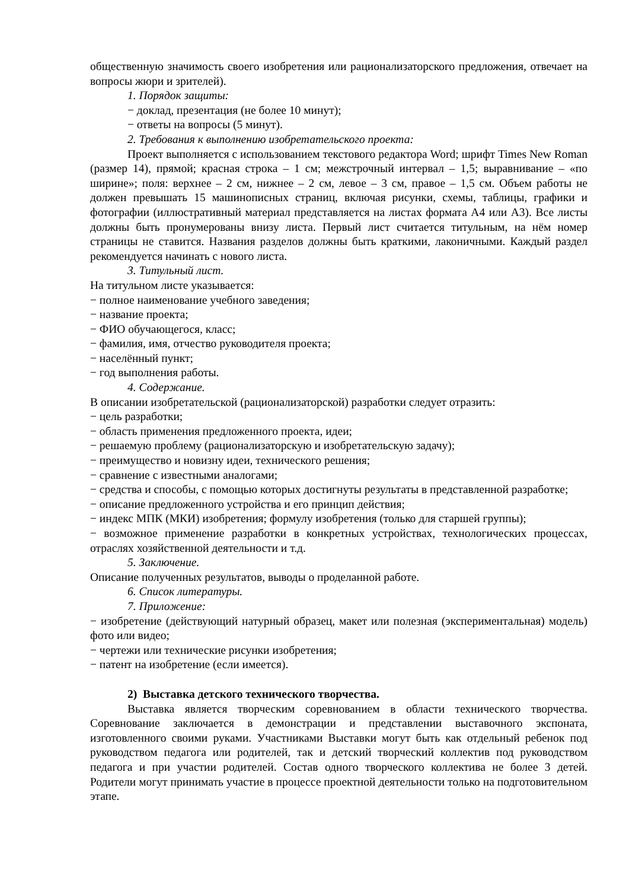общественную значимость своего изобретения или рационализаторского предложения, отвечает на вопросы жюри и зрителей).
1. Порядок защиты:
− доклад, презентация (не более 10 минут);
− ответы на вопросы (5 минут).
2. Требования к выполнению изобретательского проекта:
Проект выполняется с использованием текстового редактора Word; шрифт Times New Roman (размер 14), прямой; красная строка – 1 см; межстрочный интервал – 1,5; выравнивание – «по ширине»; поля: верхнее – 2 см, нижнее – 2 см, левое – 3 см, правое – 1,5 см. Объем работы не должен превышать 15 машинописных страниц, включая рисунки, схемы, таблицы, графики и фотографии (иллюстративный материал представляется на листах формата А4 или А3). Все листы должны быть пронумерованы внизу листа. Первый лист считается титульным, на нём номер страницы не ставится. Названия разделов должны быть краткими, лаконичными. Каждый раздел рекомендуется начинать с нового листа.
3. Титульный лист.
На титульном листе указывается:
− полное наименование учебного заведения;
− название проекта;
− ФИО обучающегося, класс;
− фамилия, имя, отчество руководителя проекта;
− населённый пункт;
− год выполнения работы.
4. Содержание.
В описании изобретательской (рационализаторской) разработки следует отразить:
− цель разработки;
− область применения предложенного проекта, идеи;
− решаемую проблему (рационализаторскую и изобретательскую задачу);
− преимущество и новизну идеи, технического решения;
− сравнение с известными аналогами;
− средства и способы, с помощью которых достигнуты результаты в представленной разработке;
− описание предложенного устройства и его принцип действия;
− индекс МПК (МКИ) изобретения; формулу изобретения (только для старшей группы);
− возможное применение разработки в конкретных устройствах, технологических процессах, отраслях хозяйственной деятельности и т.д.
5. Заключение.
Описание полученных результатов, выводы о проделанной работе.
6. Список литературы.
7. Приложение:
− изобретение (действующий натурный образец, макет или полезная (экспериментальная) модель) фото или видео;
− чертежи или технические рисунки изобретения;
− патент на изобретение (если имеется).
2) Выставка детского технического творчества.
Выставка является творческим соревнованием в области технического творчества. Соревнование заключается в демонстрации и представлении выставочного экспоната, изготовленного своими руками. Участниками Выставки могут быть как отдельный ребенок под руководством педагога или родителей, так и детский творческий коллектив под руководством педагога и при участии родителей. Состав одного творческого коллектива не более 3 детей. Родители могут принимать участие в процессе проектной деятельности только на подготовительном этапе.